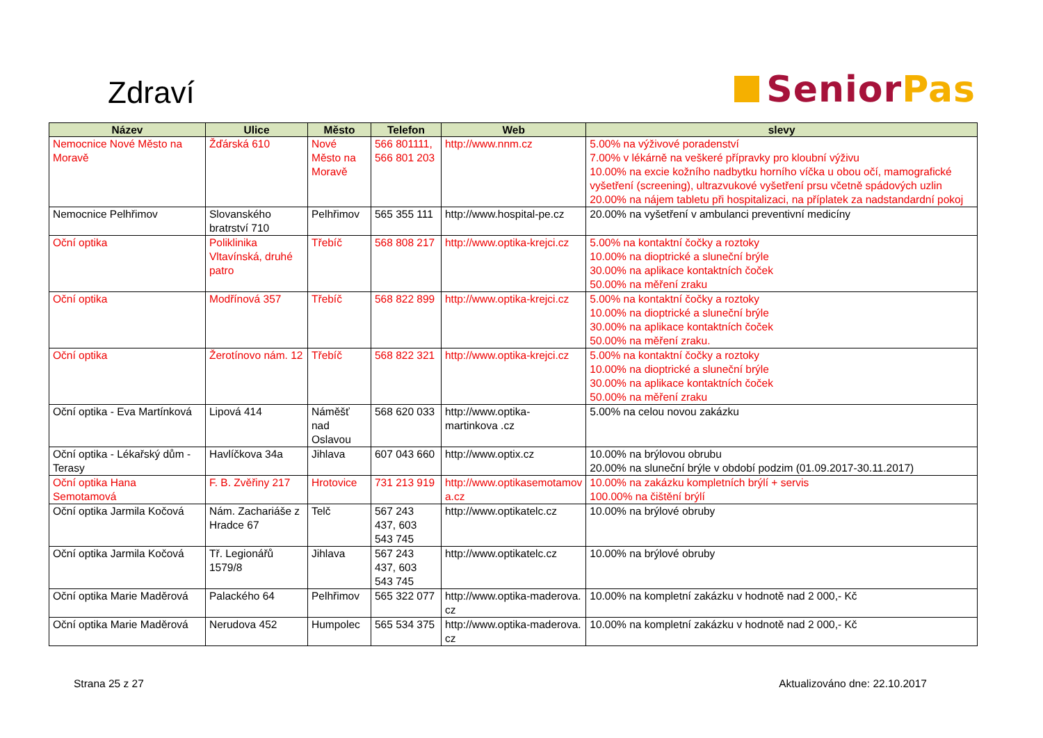Zdraví
Senior Pas
| Název | Ulice | Město | Telefon | Web | slevy |
| --- | --- | --- | --- | --- | --- |
| Nemocnice Nové Město na Moravě | Žďárská 610 | Nové Město na Moravě | 566 801111, 566 801 203 | http://www.nnm.cz | 5.00% na výživové poradenství 7.00% v lékárně na veškeré přípravky pro kloubní výživu 10.00% na excie kožního nadbytku horního víčka u obou očí, mamografické vyšetření (screening), ultrazvukové vyšetření prsu včetně spádových uzlin 20.00% na nájem tabletu při hospitalizaci, na příplatek za nadstandardní pokoj |
| Nemocnice Pelhřimov | Slovanského bratrství 710 | Pelhřimov | 565 355 111 | http://www.hospital-pe.cz | 20.00% na vyšetření v ambulanci preventivní medicíny |
| Oční optika | Poliklinika Vltavínská, druhé patro | Třebíč | 568 808 217 | http://www.optika-krejci.cz | 5.00% na kontaktní čočky a roztoky 10.00% na dioptrické a sluneční brýle 30.00% na aplikace kontaktních čoček 50.00% na měření zraku |
| Oční optika | Modřínová 357 | Třebíč | 568 822 899 | http://www.optika-krejci.cz | 5.00% na kontaktní čočky a roztoky 10.00% na dioptrické a sluneční brýle 30.00% na aplikace kontaktních čoček 50.00% na měření zraku. |
| Oční optika | Žerotínovo nám. 12 | Třebíč | 568 822 321 | http://www.optika-krejci.cz | 5.00% na kontaktní čočky a roztoky 10.00% na dioptrické a sluneční brýle 30.00% na aplikace kontaktních čoček 50.00% na měření zraku |
| Oční optika - Eva Martínková | Lipová 414 | Náměšť nad Oslavou | 568 620 033 | http://www.optika-martinkova .cz | 5.00% na celou novou zakázku |
| Oční optika - Lékařský dům - Terasy | Havlíčkova 34a | Jihlava | 607 043 660 | http://www.optix.cz | 10.00% na brýlovou obrubu 20.00% na sluneční brýle v období podzim (01.09.2017-30.11.2017) |
| Oční optika Hana Semotamová | F. B. Zvěřiny 217 | Hrotovice | 731 213 919 | http://www.optikasemotamov a.cz | 10.00% na zakázku kompletních brýlí + servis 100.00% na čištění brýlí |
| Oční optika Jarmila Kočová | Nám. Zachariáše z Hradce 67 | Telč | 567 243 437, 603 543 745 | http://www.optikatelc.cz | 10.00% na brýlové obruby |
| Oční optika Jarmila Kočová | Tř. Legionářů 1579/8 | Jihlava | 567 243 437, 603 543 745 | http://www.optikatelc.cz | 10.00% na brýlové obruby |
| Oční optika Marie Maděrová | Palackého 64 | Pelhřimov | 565 322 077 | http://www.optika-maderova. cz | 10.00% na kompletní zakázku v hodnotě nad 2 000,- Kč |
| Oční optika Marie Maděrová | Nerudova 452 | Humpolec | 565 534 375 | http://www.optika-maderova. cz | 10.00% na kompletní zakázku v hodnotě nad 2 000,- Kč |
Strana 25 z 27 Aktualizováno dne: 22.10.2017